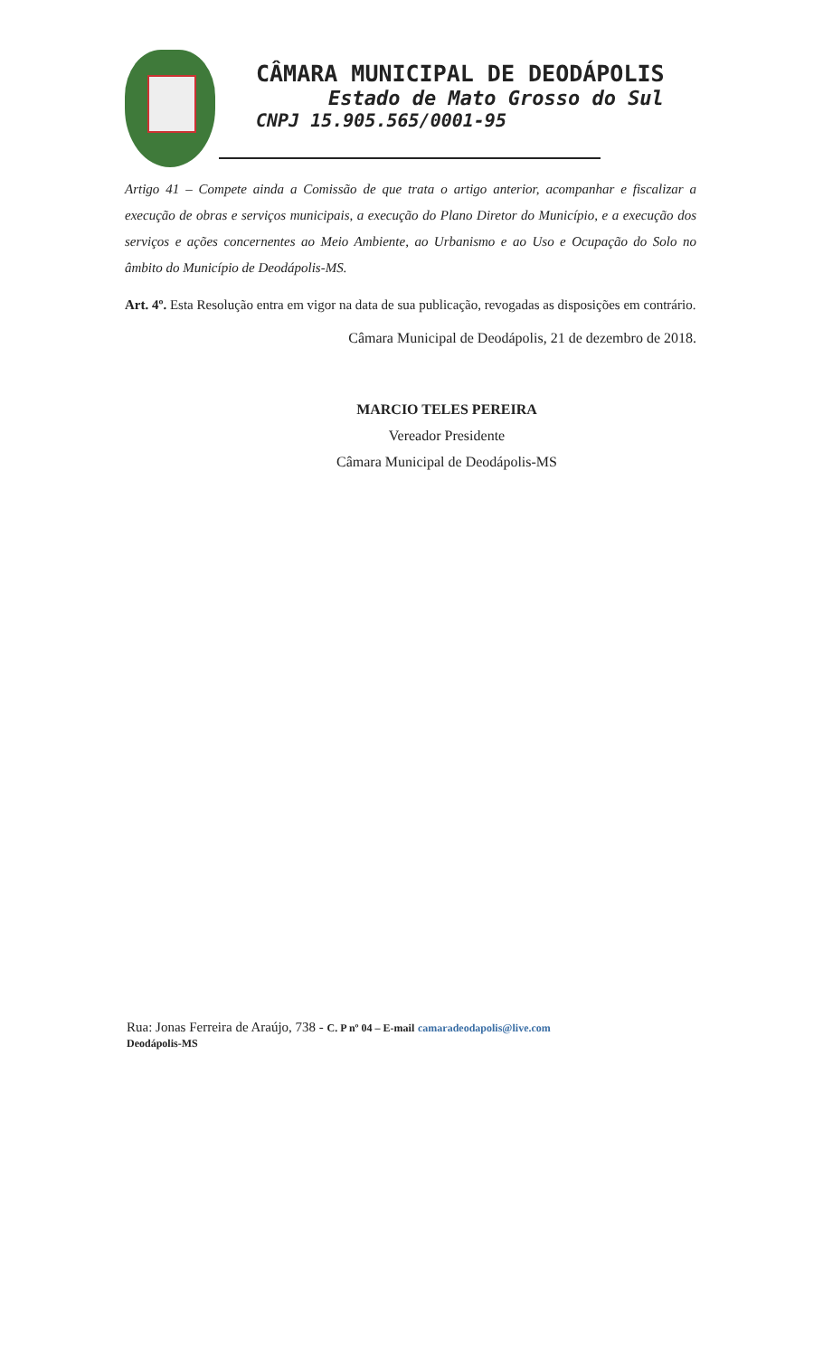CÂMARA MUNICIPAL DE DEODÁPOLIS
Estado de Mato Grosso do Sul
CNPJ 15.905.565/0001-95
Artigo 41 – Compete ainda a Comissão de que trata o artigo anterior, acompanhar e fiscalizar a execução de obras e serviços municipais, a execução do Plano Diretor do Município, e a execução dos serviços e ações concernentes ao Meio Ambiente, ao Urbanismo e ao Uso e Ocupação do Solo no âmbito do Município de Deodápolis-MS.
Art. 4º. Esta Resolução entra em vigor na data de sua publicação, revogadas as disposições em contrário.
Câmara Municipal de Deodápolis, 21 de dezembro de 2018.
MARCIO TELES PEREIRA
Vereador Presidente
Câmara Municipal de Deodápolis-MS
Rua: Jonas Ferreira de Araújo, 738 - C. P nº 04 – E-mail camaradeodapolis@live.com
Deodápolis-MS